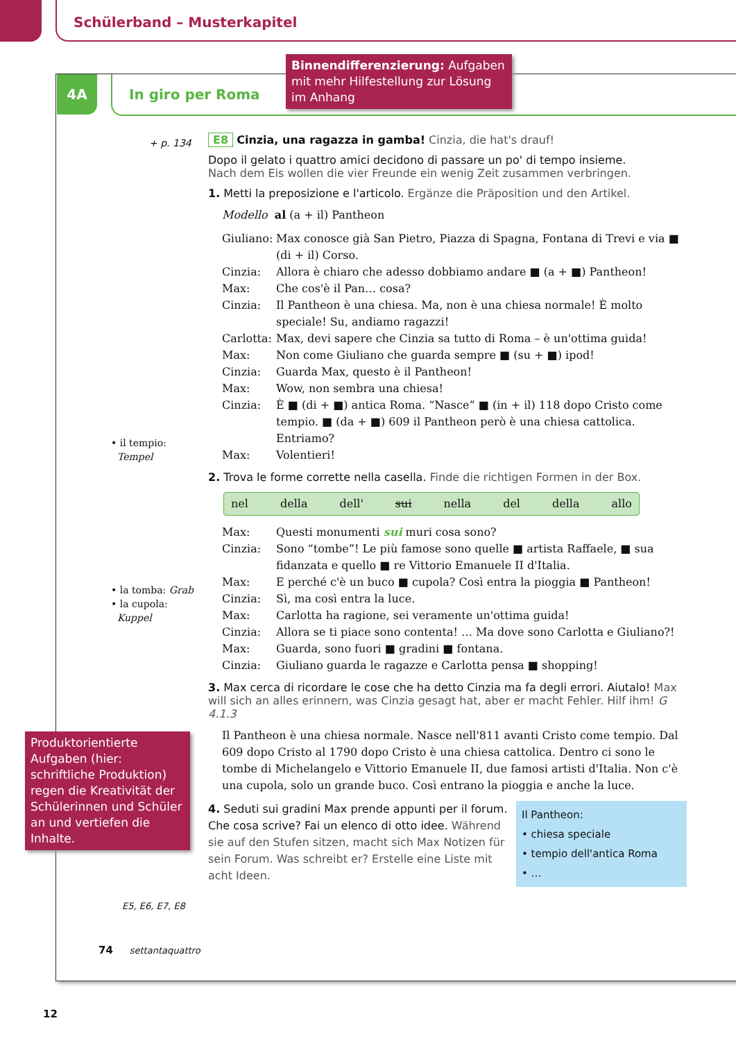Schülerband – Musterkapitel
4A
In giro per Roma
Binnendifferenzierung: Aufgaben mit mehr Hilfestellung zur Lösung im Anhang
+ p. 134
• il tempio:
Tempel
• la tomba: Grab
• la cupola:
Kuppel
Produktorientierte Aufgaben (hier: schriftliche Produktion) regen die Kreativität der Schülerinnen und Schüler an und vertiefen die Inhalte.
E5, E6, E7, E8
E8 Cinzia, una ragazza in gamba! Cinzia, die hat's drauf!
Dopo il gelato i quattro amici decidono di passare un po' di tempo insieme.
Nach dem Eis wollen die vier Freunde ein wenig Zeit zusammen verbringen.
1. Metti la preposizione e l'articolo. Ergänze die Präposition und den Artikel.
Modello al (a + il) Pantheon
Giuliano: Max conosce già San Pietro, Piazza di Spagna, Fontana di Trevi e via ■ (di + il) Corso. Cinzia: Allora è chiaro che adesso dobbiamo andare ■ (a + ■) Pantheon! Max: Che cos'è il Pan… cosa? Cinzia: Il Pantheon è una chiesa. Ma, non è una chiesa normale! È molto speciale! Su, andiamo ragazzi! Carlotta: Max, devi sapere che Cinzia sa tutto di Roma – è un'ottima guida! Max: Non come Giuliano che guarda sempre ■ (su + ■) ipod! Cinzia: Guarda Max, questo è il Pantheon! Max: Wow, non sembra una chiesa! Cinzia: È ■ (di + ■) antica Roma. “Nasce” ■ (in + il) 118 dopo Cristo come tempio. ■ (da + ■) 609 il Pantheon però è una chiesa cattolica. Entriamo? Max: Volentieri!
2. Trova le forme corrette nella casella. Finde die richtigen Formen in der Box.
nel della dell' sui nella del della allo
Max: Questi monumenti sui muri cosa sono? Cinzia: Sono “tombe”! Le più famose sono quelle ■ artista Raffaele, ■ sua fidanzata e quello ■ re Vittorio Emanuele II d'Italia. Max: E perché c'è un buco ■ cupola? Così entra la pioggia ■ Pantheon! Cinzia: Sì, ma così entra la luce. Max: Carlotta ha ragione, sei veramente un'ottima guida! Cinzia: Allora se ti piace sono contenta! … Ma dove sono Carlotta e Giuliano?! Max: Guarda, sono fuori ■ gradini ■ fontana. Cinzia: Giuliano guarda le ragazze e Carlotta pensa ■ shopping!
3. Max cerca di ricordare le cose che ha detto Cinzia ma fa degli errori. Aiutalo! Max will sich an alles erinnern, was Cinzia gesagt hat, aber er macht Fehler. Hilf ihm! G 4.1.3
Il Pantheon è una chiesa normale. Nasce nell'811 avanti Cristo come tempio. Dal 609 dopo Cristo al 1790 dopo Cristo è una chiesa cattolica. Dentro ci sono le tombe di Michelangelo e Vittorio Emanuele II, due famosi artisti d'Italia. Non c'è una cupola, solo un grande buco. Così entrano la pioggia e anche la luce.
Il Pantheon:
• chiesa speciale
• tempio dell'antica Roma
• …
4. Seduti sui gradini Max prende appunti per il forum. Che cosa scrive? Fai un elenco di otto idee. Während sie auf den Stufen sitzen, macht sich Max Notizen für sein Forum. Was schreibt er? Erstelle eine Liste mit acht Ideen.
74 settantaquattro
12